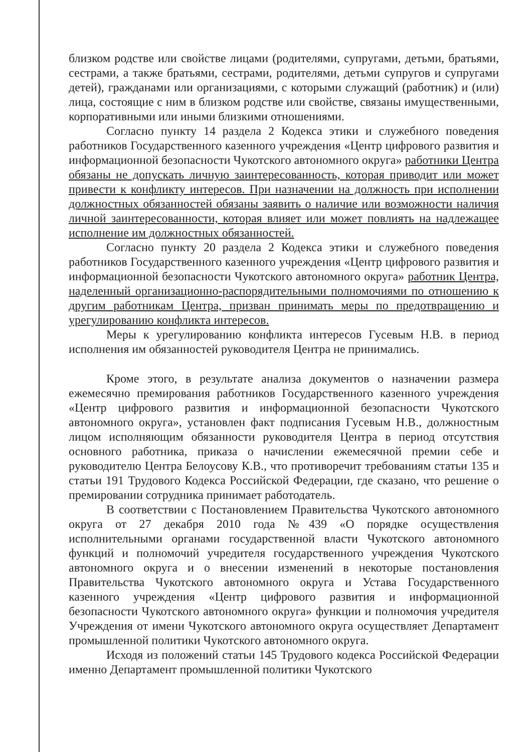близком родстве или свойстве лицами (родителями, супругами, детьми, братьями, сестрами, а также братьями, сестрами, родителями, детьми супругов и супругами детей), гражданами или организациями, с которыми служащий (работник) и (или) лица, состоящие с ним в близком родстве или свойстве, связаны имущественными, корпоративными или иными близкими отношениями.
Согласно пункту 14 раздела 2 Кодекса этики и служебного поведения работников Государственного казенного учреждения «Центр цифрового развития и информационной безопасности Чукотского автономного округа» работники Центра обязаны не допускать личную заинтересованность, которая приводит или может привести к конфликту интересов. При назначении на должность при исполнении должностных обязанностей обязаны заявить о наличие или возможности наличия личной заинтересованности, которая влияет или может повлиять на надлежащее исполнение им должностных обязанностей.
Согласно пункту 20 раздела 2 Кодекса этики и служебного поведения работников Государственного казенного учреждения «Центр цифрового развития и информационной безопасности Чукотского автономного округа» работник Центра, наделенный организационно-распорядительными полномочиями по отношению к другим работникам Центра, призван принимать меры по предотвращению и урегулированию конфликта интересов.
Меры к урегулированию конфликта интересов Гусевым Н.В. в период исполнения им обязанностей руководителя Центра не принимались.
Кроме этого, в результате анализа документов о назначении размера ежемесячно премирования работников Государственного казенного учреждения «Центр цифрового развития и информационной безопасности Чукотского автономного округа», установлен факт подписания Гусевым Н.В., должностным лицом исполняющим обязанности руководителя Центра в период отсутствия основного работника, приказа о начислении ежемесячной премии себе и руководителю Центра Белоусову К.В., что противоречит требованиям статьи 135 и статьи 191 Трудового Кодекса Российской Федерации, где сказано, что решение о премировании сотрудника принимает работодатель.
В соответствии с Постановлением Правительства Чукотского автономного округа от 27 декабря 2010 года №439 «О порядке осуществления исполнительными органами государственной власти Чукотского автономного функций и полномочий учредителя государственного учреждения Чукотского автономного округа и о внесении изменений в некоторые постановления Правительства Чукотского автономного округа и Устава Государственного казенного учреждения «Центр цифрового развития и информационной безопасности Чукотского автономного округа» функции и полномочия учредителя Учреждения от имени Чукотского автономного округа осуществляет Департамент промышленной политики Чукотского автономного округа.
Исходя из положений статьи 145 Трудового кодекса Российской Федерации именно Департамент промышленной политики Чукотского